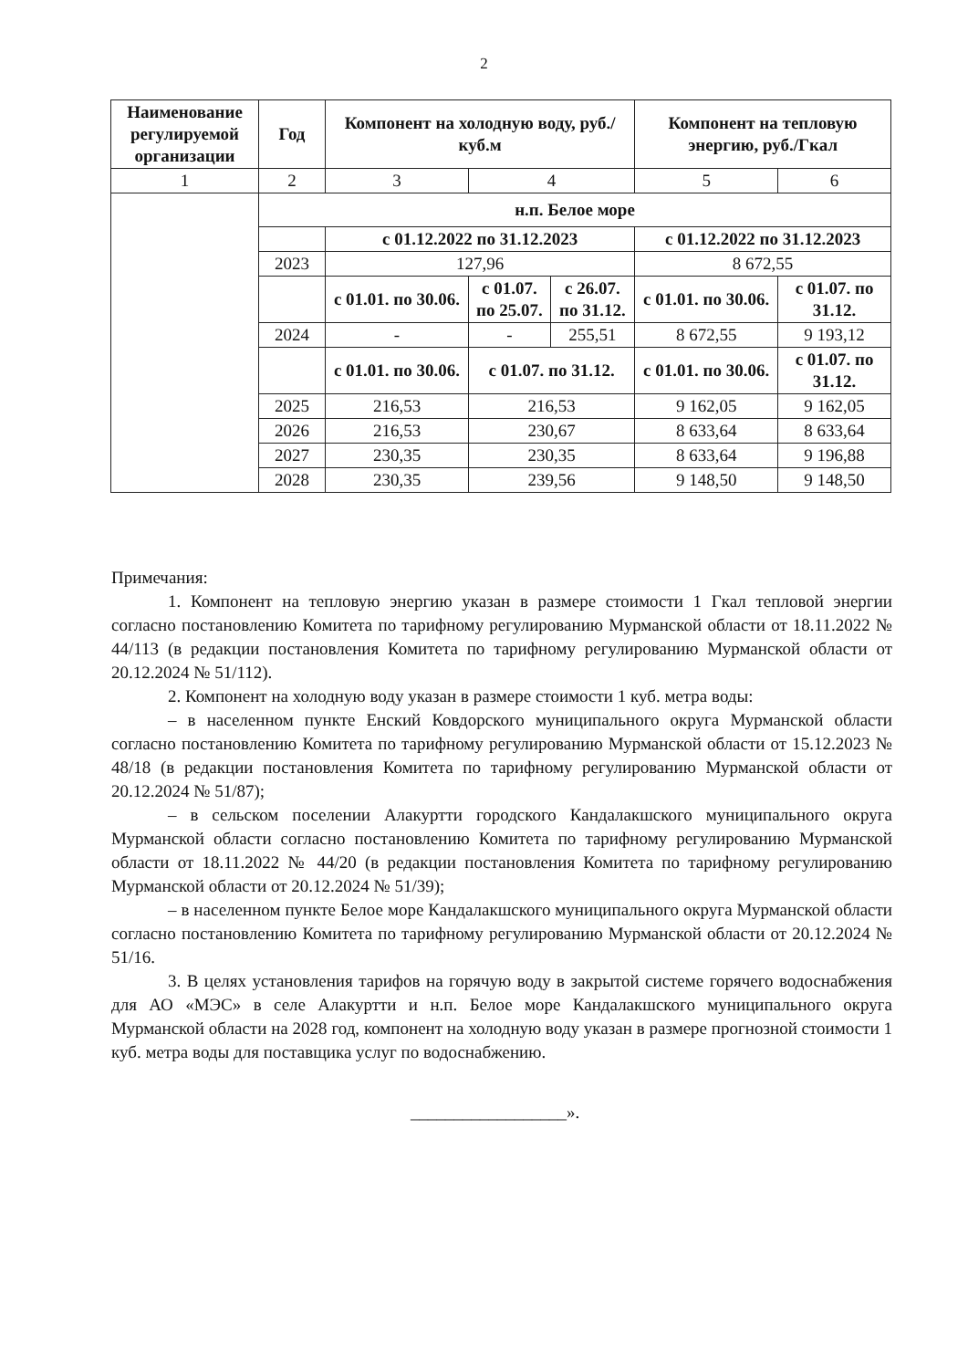2
| Наименование регулируемой организации | Год | Компонент на холодную воду, руб./куб.м | | | Компонент на тепловую энергию, руб./Гкал | |
| --- | --- | --- | --- | --- | --- | --- |
| 1 | 2 | 3 | 4 | | 5 | 6 |
| | н.п. Белое море | | | | | |
| | | с 01.12.2022 по 31.12.2023 | | | с 01.12.2022 по 31.12.2023 | |
| | 2023 | 127,96 | | | 8 672,55 | |
| | | с 01.01. по 30.06. | с 01.07. по 25.07. | с 26.07. по 31.12. | с 01.01. по 30.06. | с 01.07. по 31.12. |
| | 2024 | - | - | 255,51 | 8 672,55 | 9 193,12 |
| | | с 01.01. по 30.06. | с 01.07. по 31.12. | | с 01.01. по 30.06. | с 01.07. по 31.12. |
| | 2025 | 216,53 | 216,53 | | 9 162,05 | 9 162,05 |
| | 2026 | 216,53 | 230,67 | | 8 633,64 | 8 633,64 |
| | 2027 | 230,35 | 230,35 | | 8 633,64 | 9 196,88 |
| | 2028 | 230,35 | 239,56 | | 9 148,50 | 9 148,50 |
Примечания:
1. Компонент на тепловую энергию указан в размере стоимости 1 Гкал тепловой энергии согласно постановлению Комитета по тарифному регулированию Мурманской области от 18.11.2022 № 44/113 (в редакции постановления Комитета по тарифному регулированию Мурманской области от 20.12.2024 № 51/112).
2. Компонент на холодную воду указан в размере стоимости 1 куб. метра воды:
– в населенном пункте Енский Ковдорского муниципального округа Мурманской области согласно постановлению Комитета по тарифному регулированию Мурманской области от 15.12.2023 № 48/18 (в редакции постановления Комитета по тарифному регулированию Мурманской области от 20.12.2024 № 51/87);
– в сельском поселении Алакуртти городского Кандалакшского муниципального округа Мурманской области согласно постановлению Комитета по тарифному регулированию Мурманской области от 18.11.2022 № 44/20 (в редакции постановления Комитета по тарифному регулированию Мурманской области от 20.12.2024 № 51/39);
– в населенном пункте Белое море Кандалакшского муниципального округа Мурманской области согласно постановлению Комитета по тарифному регулированию Мурманской области от 20.12.2024 № 51/16.
3. В целях установления тарифов на горячую воду в закрытой системе горячего водоснабжения для АО «МЭС» в селе Алакуртти и н.п. Белое море Кандалакшского муниципального округа Мурманской области на 2028 год, компонент на холодную воду указан в размере прогнозной стоимости 1 куб. метра воды для поставщика услуг по водоснабжению.
__________________».